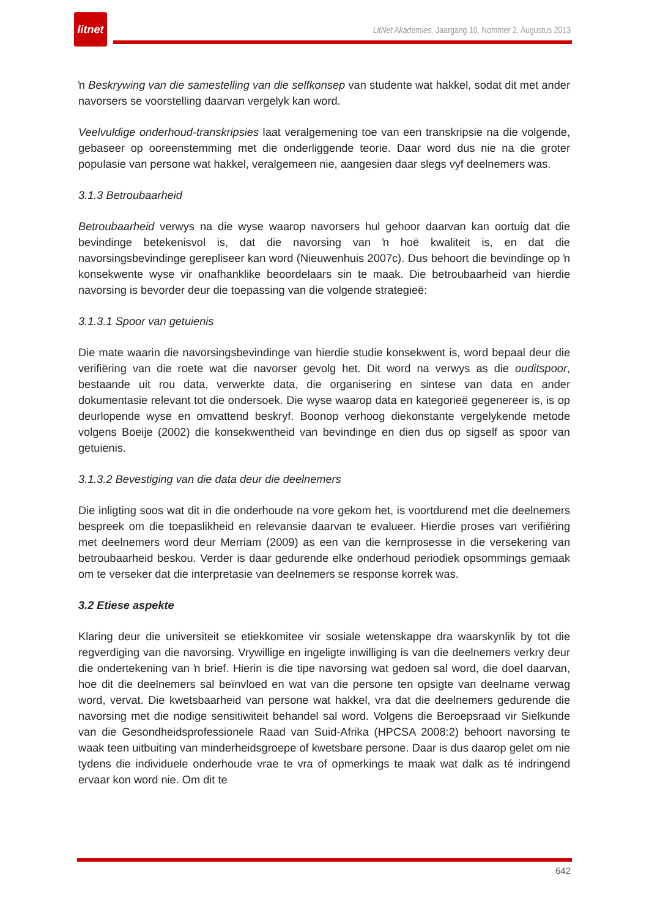litnet
LitNet Akademies, Jaargang 10, Nommer 2, Augustus 2013
ŉ Beskrywing van die samestelling van die selfkonsep van studente wat hakkel, sodat dit met ander navorsers se voorstelling daarvan vergelyk kan word.
Veelvuldige onderhoud-transkripsies laat veralgemening toe van een transkripsie na die volgende, gebaseer op ooreenstemming met die onderliggende teorie. Daar word dus nie na die groter populasie van persone wat hakkel, veralgemeen nie, aangesien daar slegs vyf deelnemers was.
3.1.3 Betroubaarheid
Betroubaarheid verwys na die wyse waarop navorsers hul gehoor daarvan kan oortuig dat die bevindinge betekenisvol is, dat die navorsing van ŉ hoë kwaliteit is, en dat die navorsingsbevindinge gerepliseer kan word (Nieuwenhuis 2007c). Dus behoort die bevindinge op ŉ konsekwente wyse vir onafhanklike beoordelaars sin te maak. Die betroubaarheid van hierdie navorsing is bevorder deur die toepassing van die volgende strategieë:
3.1.3.1 Spoor van getuienis
Die mate waarin die navorsingsbevindinge van hierdie studie konsekwent is, word bepaal deur die verifiëring van die roete wat die navorser gevolg het. Dit word na verwys as die ouditspoor, bestaande uit rou data, verwerkte data, die organisering en sintese van data en ander dokumentasie relevant tot die ondersoek. Die wyse waarop data en kategorieë gegenereer is, is op deurlopende wyse en omvattend beskryf. Boonop verhoog diekonstante vergelykende metode volgens Boeije (2002) die konsekwentheid van bevindinge en dien dus op sigself as spoor van getuienis.
3.1.3.2 Bevestiging van die data deur die deelnemers
Die inligting soos wat dit in die onderhoude na vore gekom het, is voortdurend met die deelnemers bespreek om die toepaslikheid en relevansie daarvan te evalueer. Hierdie proses van verifiëring met deelnemers word deur Merriam (2009) as een van die kernprosesse in die versekering van betroubaarheid beskou. Verder is daar gedurende elke onderhoud periodiek opsommings gemaak om te verseker dat die interpretasie van deelnemers se response korrek was.
3.2 Etiese aspekte
Klaring deur die universiteit se etiekkomitee vir sosiale wetenskappe dra waarskynlik by tot die regverdiging van die navorsing. Vrywillige en ingeligte inwilliging is van die deelnemers verkry deur die ondertekening van ŉ brief. Hierin is die tipe navorsing wat gedoen sal word, die doel daarvan, hoe dit die deelnemers sal beïnvloed en wat van die persone ten opsigte van deelname verwag word, vervat. Die kwetsbaarheid van persone wat hakkel, vra dat die deelnemers gedurende die navorsing met die nodige sensitiwiteit behandel sal word. Volgens die Beroepsraad vir Sielkunde van die Gesondheidsprofessionele Raad van Suid-Afrika (HPCSA 2008:2) behoort navorsing te waak teen uitbuiting van minderheidsgroepe of kwetsbare persone. Daar is dus daarop gelet om nie tydens die individuele onderhoude vrae te vra of opmerkings te maak wat dalk as té indringend ervaar kon word nie. Om dit te
642